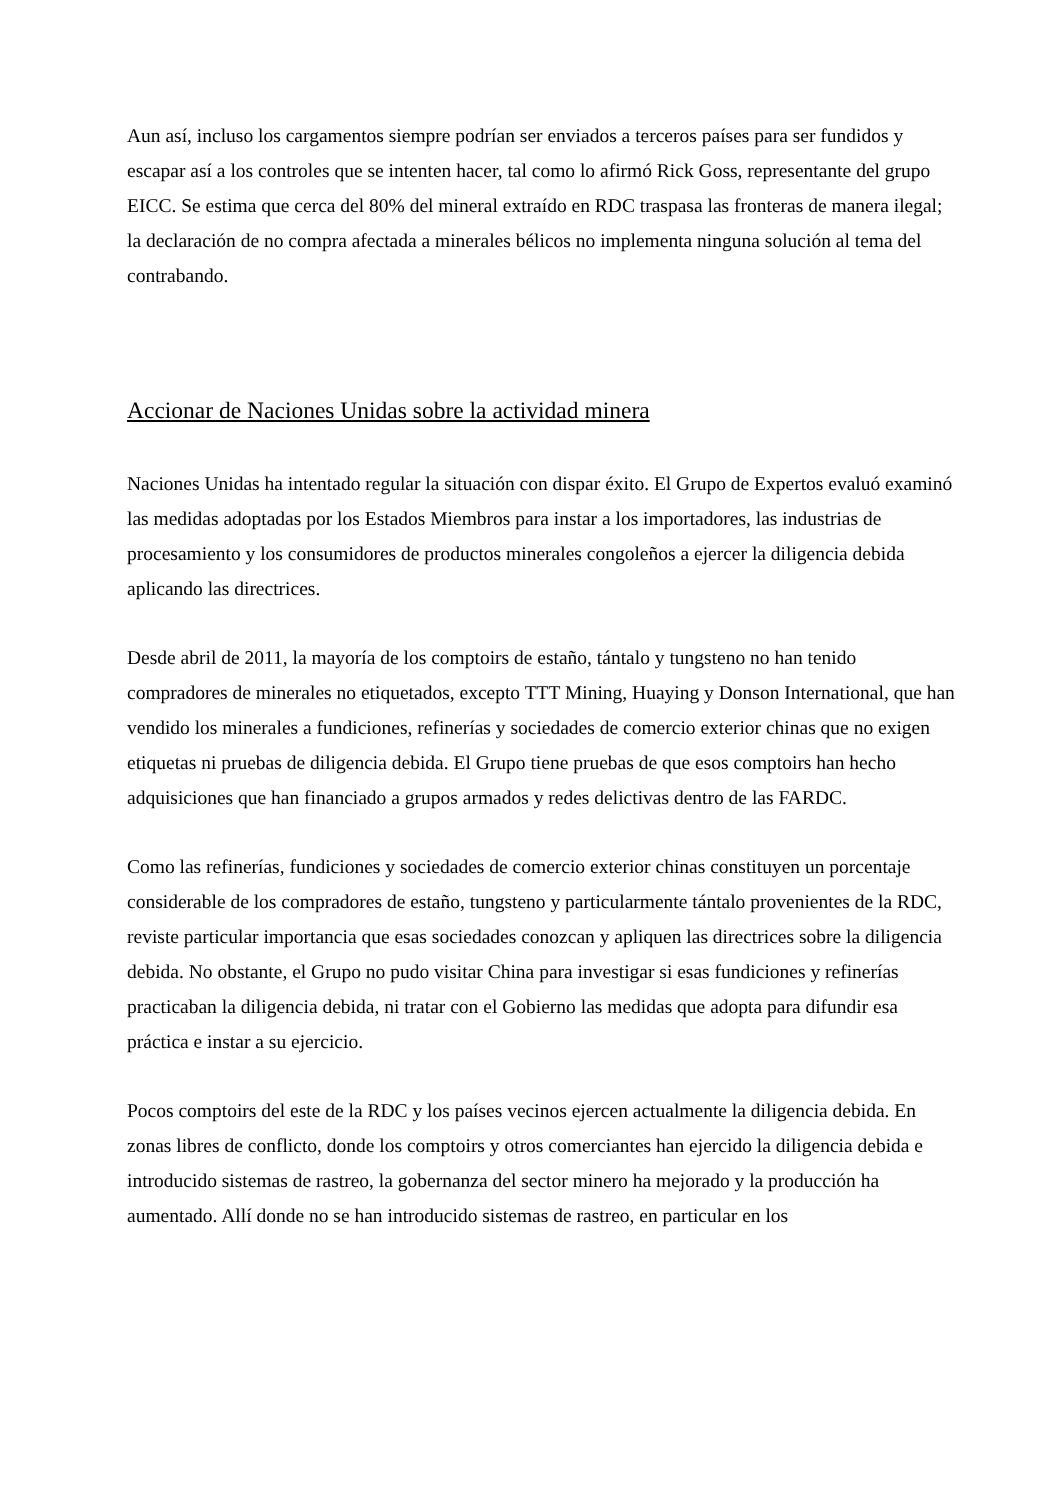Aun así, incluso los cargamentos siempre podrían ser enviados a terceros países para ser fundidos y escapar así a los controles que se intenten hacer, tal como lo afirmó Rick Goss, representante del grupo EICC. Se estima que cerca del 80% del mineral extraído en RDC traspasa las fronteras de manera ilegal; la declaración de no compra afectada a minerales bélicos no implementa ninguna solución al tema del contrabando.
Accionar de Naciones Unidas sobre la actividad minera
Naciones Unidas ha intentado regular la situación con dispar éxito. El Grupo de Expertos evaluó examinó las medidas adoptadas por los Estados Miembros para instar a los importadores, las industrias de procesamiento y los consumidores de productos minerales congoleños a ejercer la diligencia debida aplicando las directrices.
Desde abril de 2011, la mayoría de los comptoirs de estaño, tántalo y tungsteno no han tenido compradores de minerales no etiquetados, excepto TTT Mining, Huaying y Donson International, que han vendido los minerales a fundiciones, refinerías y sociedades de comercio exterior chinas que no exigen etiquetas ni pruebas de diligencia debida. El Grupo tiene pruebas de que esos comptoirs han hecho adquisiciones que han financiado a grupos armados y redes delictivas dentro de las FARDC.
Como las refinerías, fundiciones y sociedades de comercio exterior chinas constituyen un porcentaje considerable de los compradores de estaño, tungsteno y particularmente tántalo provenientes de la RDC, reviste particular importancia que esas sociedades conozcan y apliquen las directrices sobre la diligencia debida. No obstante, el Grupo no pudo visitar China para investigar si esas fundiciones y refinerías practicaban la diligencia debida, ni tratar con el Gobierno las medidas que adopta para difundir esa práctica e instar a su ejercicio.
Pocos comptoirs del este de la RDC y los países vecinos ejercen actualmente la diligencia debida. En zonas libres de conflicto, donde los comptoirs y otros comerciantes han ejercido la diligencia debida e introducido sistemas de rastreo, la gobernanza del sector minero ha mejorado y la producción ha aumentado. Allí donde no se han introducido sistemas de rastreo, en particular en los